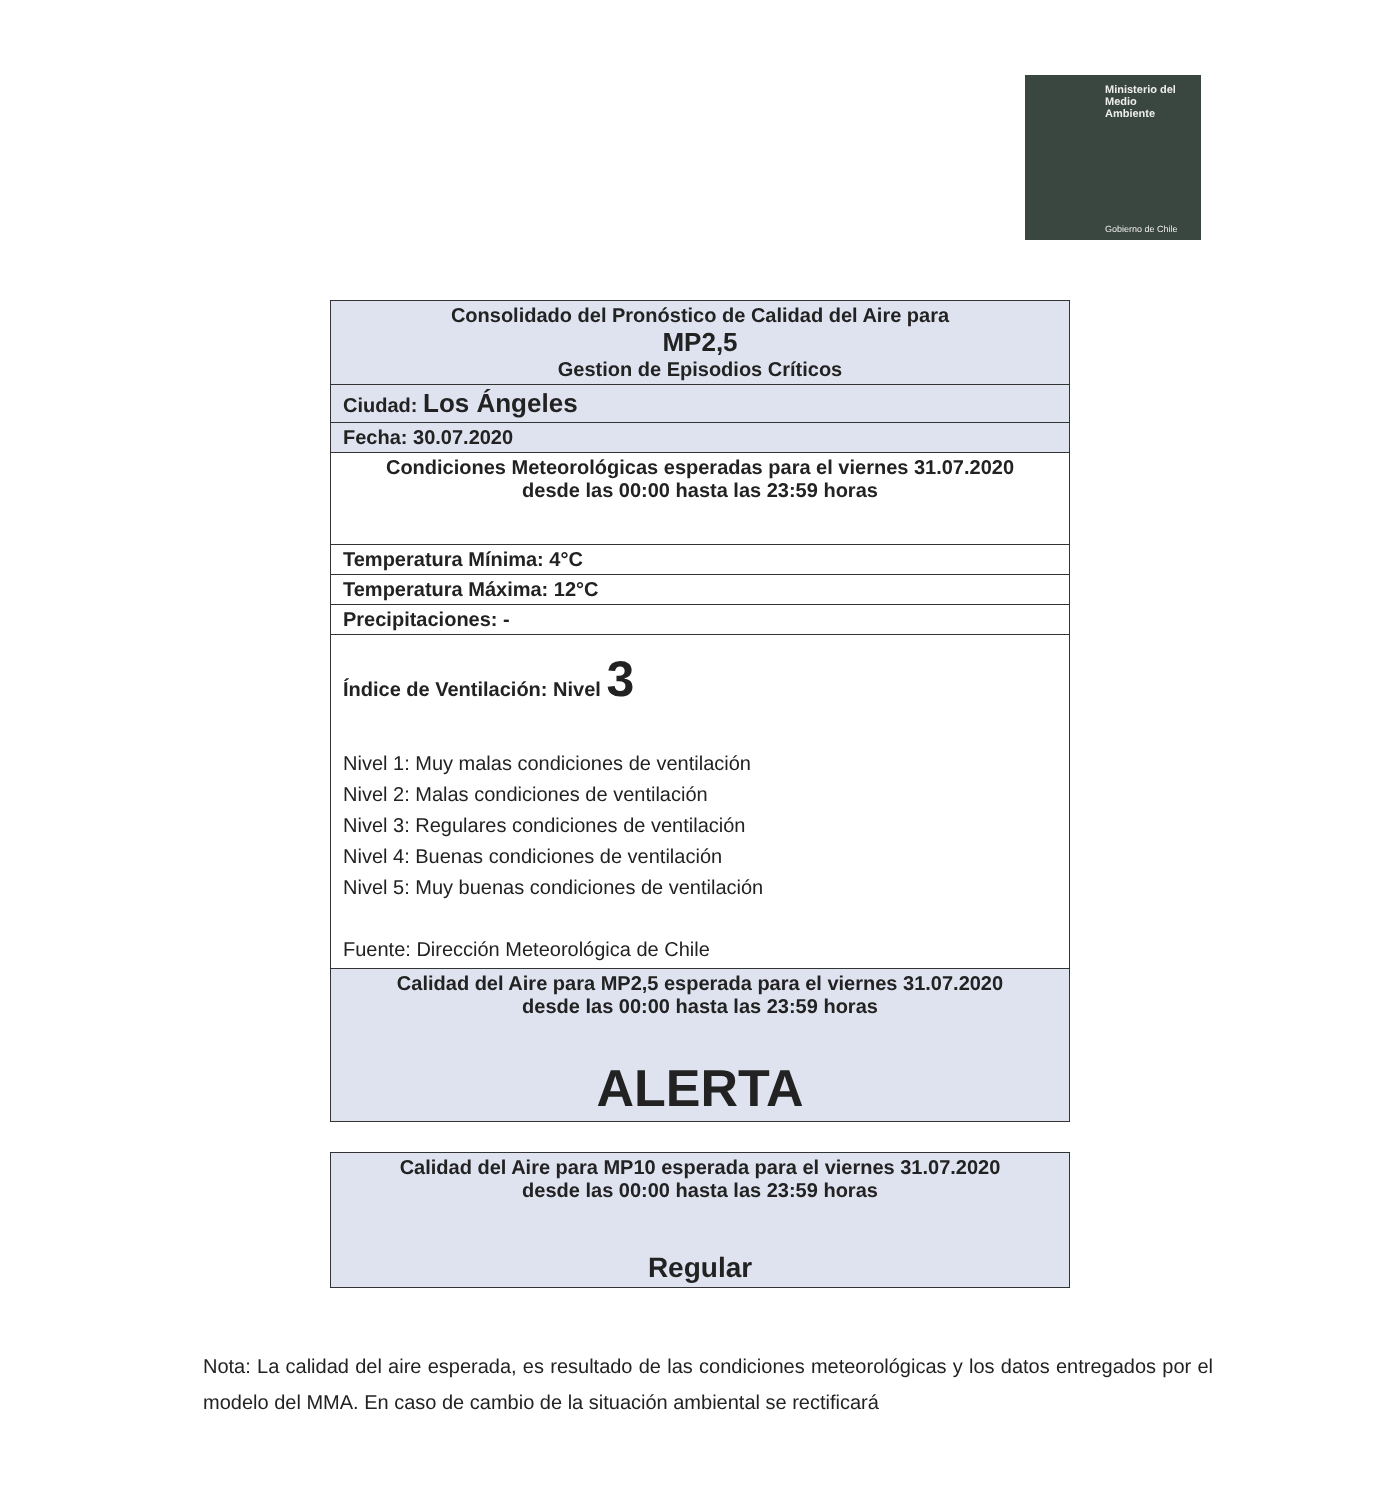Ministerio del
Medio
Ambiente
Gobierno de Chile
| Consolidado del Pronóstico de Calidad del Aire para MP2,5 Gestion de Episodios Críticos |
| Ciudad: Los Ángeles |
| Fecha: 30.07.2020 |
| Condiciones Meteorológicas esperadas para el viernes 31.07.2020 desde las 00:00 hasta las 23:59 horas |
| Temperatura Mínima: 4°C |
| Temperatura Máxima: 12°C |
| Precipitaciones: - |
| Índice de Ventilación: Nivel 3 Nivel 1: Muy malas condiciones de ventilación Nivel 2: Malas condiciones de ventilación Nivel 3: Regulares condiciones de ventilación Nivel 4: Buenas condiciones de ventilación Nivel 5: Muy buenas condiciones de ventilación Fuente: Dirección Meteorológica de Chile |
| Calidad del Aire para MP2,5 esperada para el viernes 31.07.2020 desde las 00:00 hasta las 23:59 horas ALERTA |
| Calidad del Aire para MP10 esperada para el viernes 31.07.2020 desde las 00:00 hasta las 23:59 horas Regular |
Nota: La calidad del aire esperada, es resultado de las condiciones meteorológicas y los datos entregados por el modelo del MMA. En caso de cambio de la situación ambiental se rectificará